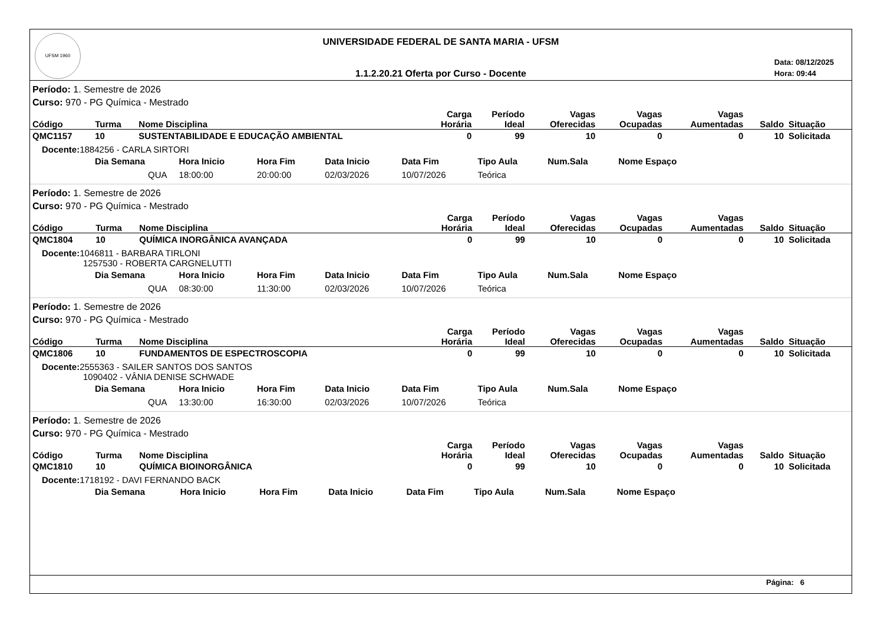UFSM 1960
UNIVERSIDADE FEDERAL DE SANTA MARIA - UFSM
1.1.2.20.21 Oferta por Curso - Docente
Data: 08/12/2025
Hora: 09:44
Período: 1. Semestre de 2026
Curso: 970 - PG Química - Mestrado
| Código | Turma | Nome Disciplina | Carga Horária | Período Ideal | Vagas Oferecidas | Vagas Ocupadas | Vagas Aumentadas | Saldo | Situação |
| --- | --- | --- | --- | --- | --- | --- | --- | --- | --- |
| QMC1157 | 10 | SUSTENTABILIDADE E EDUCAÇÃO AMBIENTAL | 0 | 99 | 10 | 0 | 0 | 10 | Solicitada |
Docente: 1884256 - CARLA SIRTORI
| Dia Semana | Hora Inicio | Hora Fim | Data Inicio | Data Fim | Tipo Aula | Num.Sala | Nome Espaço |
| --- | --- | --- | --- | --- | --- | --- | --- |
| QUA | 18:00:00 | 20:00:00 | 02/03/2026 | 10/07/2026 | Teórica | | |
Período: 1. Semestre de 2026
Curso: 970 - PG Química - Mestrado
| Código | Turma | Nome Disciplina | Carga Horária | Período Ideal | Vagas Oferecidas | Vagas Ocupadas | Vagas Aumentadas | Saldo | Situação |
| --- | --- | --- | --- | --- | --- | --- | --- | --- | --- |
| QMC1804 | 10 | QUÍMICA INORGÂNICA AVANÇADA | 0 | 99 | 10 | 0 | 0 | 10 | Solicitada |
Docente: 1046811 - BARBARA TIRLONI
1257530 - ROBERTA CARGNELUTTI
| Dia Semana | Hora Inicio | Hora Fim | Data Inicio | Data Fim | Tipo Aula | Num.Sala | Nome Espaço |
| --- | --- | --- | --- | --- | --- | --- | --- |
| QUA | 08:30:00 | 11:30:00 | 02/03/2026 | 10/07/2026 | Teórica | | |
Período: 1. Semestre de 2026
Curso: 970 - PG Química - Mestrado
| Código | Turma | Nome Disciplina | Carga Horária | Período Ideal | Vagas Oferecidas | Vagas Ocupadas | Vagas Aumentadas | Saldo | Situação |
| --- | --- | --- | --- | --- | --- | --- | --- | --- | --- |
| QMC1806 | 10 | FUNDAMENTOS DE ESPECTROSCOPIA | 0 | 99 | 10 | 0 | 0 | 10 | Solicitada |
Docente: 2555363 - SAILER SANTOS DOS SANTOS
1090402 - VÂNIA DENISE SCHWADE
| Dia Semana | Hora Inicio | Hora Fim | Data Inicio | Data Fim | Tipo Aula | Num.Sala | Nome Espaço |
| --- | --- | --- | --- | --- | --- | --- | --- |
| QUA | 13:30:00 | 16:30:00 | 02/03/2026 | 10/07/2026 | Teórica | | |
Período: 1. Semestre de 2026
Curso: 970 - PG Química - Mestrado
| Código | Turma | Nome Disciplina | Carga Horária | Período Ideal | Vagas Oferecidas | Vagas Ocupadas | Vagas Aumentadas | Saldo | Situação |
| --- | --- | --- | --- | --- | --- | --- | --- | --- | --- |
| QMC1810 | 10 | QUÍMICA BIOINORGÂNICA | 0 | 99 | 10 | 0 | 0 | 10 | Solicitada |
Docente: 1718192 - DAVI FERNANDO BACK
| Dia Semana | Hora Inicio | Hora Fim | Data Inicio | Data Fim | Tipo Aula | Num.Sala | Nome Espaço |
| --- | --- | --- | --- | --- | --- | --- | --- |
Página: 6